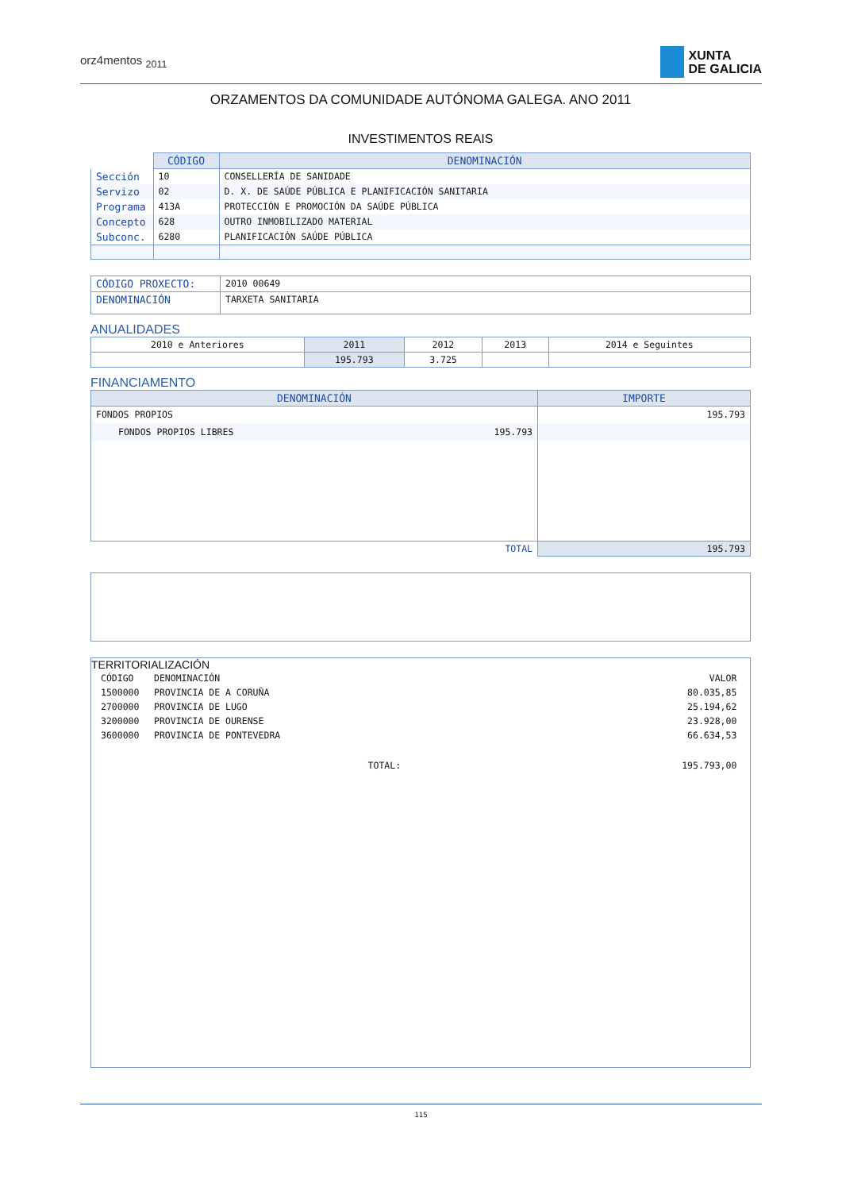orz4mentos <sub>2011</sub>
XUNTA
DE GALICIA
ORZAMENTOS DA COMUNIDADE AUTÓNOMA GALEGA. ANO 2011
INVESTIMENTOS REAIS
| | CÓDIGO | DENOMINACIÓN |
| Sección | 10 | CONSELLERÍA DE SANIDADE |
| Servizo | 02 | D. X. DE SAÚDE PÚBLICA E PLANIFICACIÓN SANITARIA |
| Programa | 413A | PROTECCIÓN E PROMOCIÓN DA SAÚDE PÚBLICA |
| Concepto | 628 | OUTRO INMOBILIZADO MATERIAL |
| Subconc. | 6280 | PLANIFICACIÓN SAÚDE PÚBLICA |
| CÓDIGO PROXECTO: | 2010 00649 |
| DENOMINACIÓN | TARXETA SANITARIA |
ANUALIDADES
| 2010 e Anteriores | 2011 | 2012 | 2013 | 2014 e Seguintes |
| | 195.793 | 3.725 | | |
FINANCIAMENTO
| DENOMINACIÓN | | IMPORTE |
| --- | --- | --- |
| FONDOS PROPIOS | | 195.793 |
| FONDOS PROPIOS LIBRES | 195.793 | |
| TOTAL | | 195.793 |
TERRITORIALIZACIÓN
| CÓDIGO | DENOMINACIÓN | | VALOR |
| 1500000 | PROVINCIA DE A CORUÑA | | 80.035,85 |
| 2700000 | PROVINCIA DE LUGO | | 25.194,62 |
| 3200000 | PROVINCIA DE OURENSE | | 23.928,00 |
| 3600000 | PROVINCIA DE PONTEVEDRA | | 66.634,53 |
| TOTAL: | | | 195.793,00 |
115